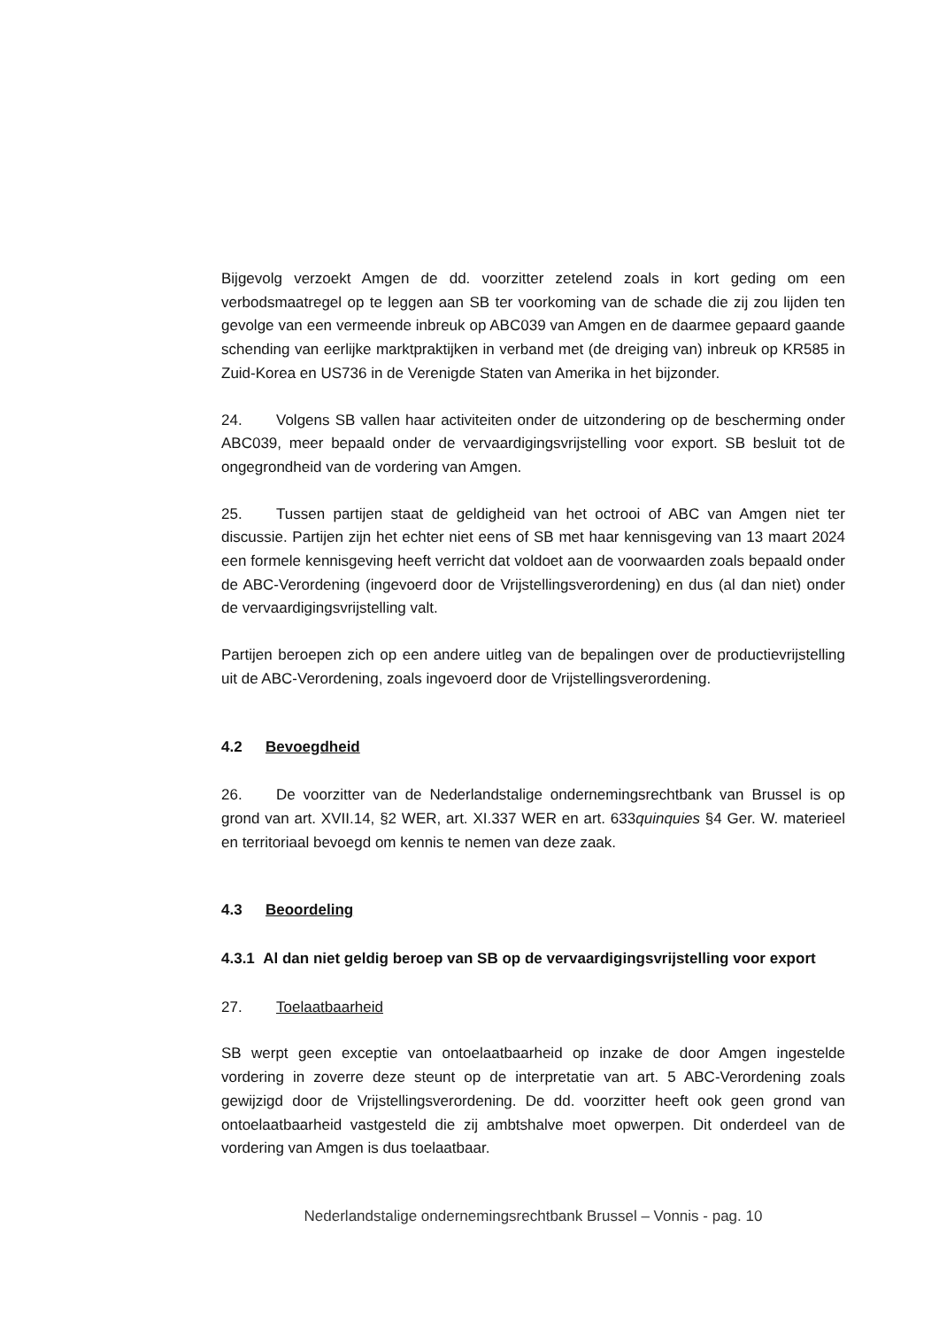Bijgevolg verzoekt Amgen de dd. voorzitter zetelend zoals in kort geding om een verbodsmaatregel op te leggen aan SB ter voorkoming van de schade die zij zou lijden ten gevolge van een vermeende inbreuk op ABC039 van Amgen en de daarmee gepaard gaande schending van eerlijke marktpraktijken in verband met (de dreiging van) inbreuk op KR585 in Zuid-Korea en US736 in de Verenigde Staten van Amerika in het bijzonder.
24. Volgens SB vallen haar activiteiten onder de uitzondering op de bescherming onder ABC039, meer bepaald onder de vervaardigingsvrijstelling voor export. SB besluit tot de ongegrondheid van de vordering van Amgen.
25. Tussen partijen staat de geldigheid van het octrooi of ABC van Amgen niet ter discussie. Partijen zijn het echter niet eens of SB met haar kennisgeving van 13 maart 2024 een formele kennisgeving heeft verricht dat voldoet aan de voorwaarden zoals bepaald onder de ABC-Verordening (ingevoerd door de Vrijstellingsverordening) en dus (al dan niet) onder de vervaardigingsvrijstelling valt.
Partijen beroepen zich op een andere uitleg van de bepalingen over de productievrijstelling uit de ABC-Verordening, zoals ingevoerd door de Vrijstellingsverordening.
4.2 Bevoegdheid
26. De voorzitter van de Nederlandstalige ondernemingsrechtbank van Brussel is op grond van art. XVII.14, §2 WER, art. XI.337 WER en art. 633quinquies §4 Ger. W. materieel en territoriaal bevoegd om kennis te nemen van deze zaak.
4.3 Beoordeling
4.3.1 Al dan niet geldig beroep van SB op de vervaardigingsvrijstelling voor export
27. Toelaatbaarheid
SB werpt geen exceptie van ontoelaatbaarheid op inzake de door Amgen ingestelde vordering in zoverre deze steunt op de interpretatie van art. 5 ABC-Verordening zoals gewijzigd door de Vrijstellingsverordening. De dd. voorzitter heeft ook geen grond van ontoelaatbaarheid vastgesteld die zij ambtshalve moet opwerpen. Dit onderdeel van de vordering van Amgen is dus toelaatbaar.
Nederlandstalige ondernemingsrechtbank Brussel – Vonnis - pag. 10